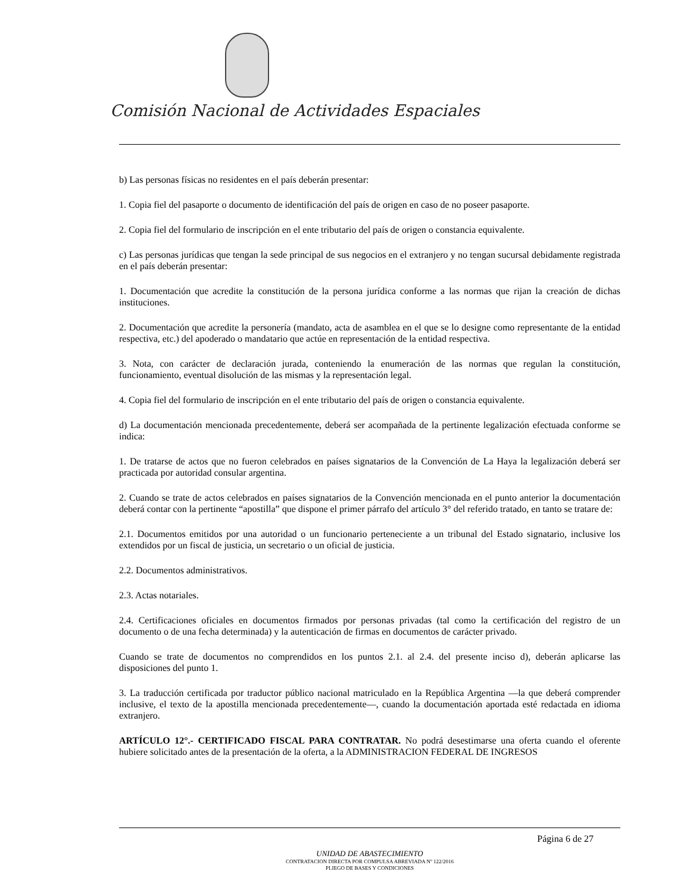Comisión Nacional de Actividades Espaciales
b) Las personas físicas no residentes en el país deberán presentar:
1. Copia fiel del pasaporte o documento de identificación del país de origen en caso de no poseer pasaporte.
2. Copia fiel del formulario de inscripción en el ente tributario del país de origen o constancia equivalente.
c) Las personas jurídicas que tengan la sede principal de sus negocios en el extranjero y no tengan sucursal debidamente registrada en el país deberán presentar:
1. Documentación que acredite la constitución de la persona jurídica conforme a las normas que rijan la creación de dichas instituciones.
2. Documentación que acredite la personería (mandato, acta de asamblea en el que se lo designe como representante de la entidad respectiva, etc.) del apoderado o mandatario que actúe en representación de la entidad respectiva.
3. Nota, con carácter de declaración jurada, conteniendo la enumeración de las normas que regulan la constitución, funcionamiento, eventual disolución de las mismas y la representación legal.
4. Copia fiel del formulario de inscripción en el ente tributario del país de origen o constancia equivalente.
d) La documentación mencionada precedentemente, deberá ser acompañada de la pertinente legalización efectuada conforme se indica:
1. De tratarse de actos que no fueron celebrados en países signatarios de la Convención de La Haya la legalización deberá ser practicada por autoridad consular argentina.
2. Cuando se trate de actos celebrados en países signatarios de la Convención mencionada en el punto anterior la documentación deberá contar con la pertinente “apostilla” que dispone el primer párrafo del artículo 3° del referido tratado, en tanto se tratare de:
2.1. Documentos emitidos por una autoridad o un funcionario perteneciente a un tribunal del Estado signatario, inclusive los extendidos por un fiscal de justicia, un secretario o un oficial de justicia.
2.2. Documentos administrativos.
2.3. Actas notariales.
2.4. Certificaciones oficiales en documentos firmados por personas privadas (tal como la certificación del registro de un documento o de una fecha determinada) y la autenticación de firmas en documentos de carácter privado.
Cuando se trate de documentos no comprendidos en los puntos 2.1. al 2.4. del presente inciso d), deberán aplicarse las disposiciones del punto 1.
3. La traducción certificada por traductor público nacional matriculado en la República Argentina —la que deberá comprender inclusive, el texto de la apostilla mencionada precedentemente—, cuando la documentación aportada esté redactada en idioma extranjero.
ARTÍCULO 12°.- CERTIFICADO FISCAL PARA CONTRATAR. No podrá desestimarse una oferta cuando el oferente hubiere solicitado antes de la presentación de la oferta, a la ADMINISTRACION FEDERAL DE INGRESOS
Página 6 de 27
UNIDAD DE ABASTECIMIENTO
CONTRATACION DIRECTA POR COMPULSA ABREVIADA Nº 122/2016
PLIEGO DE BASES Y CONDICIONES